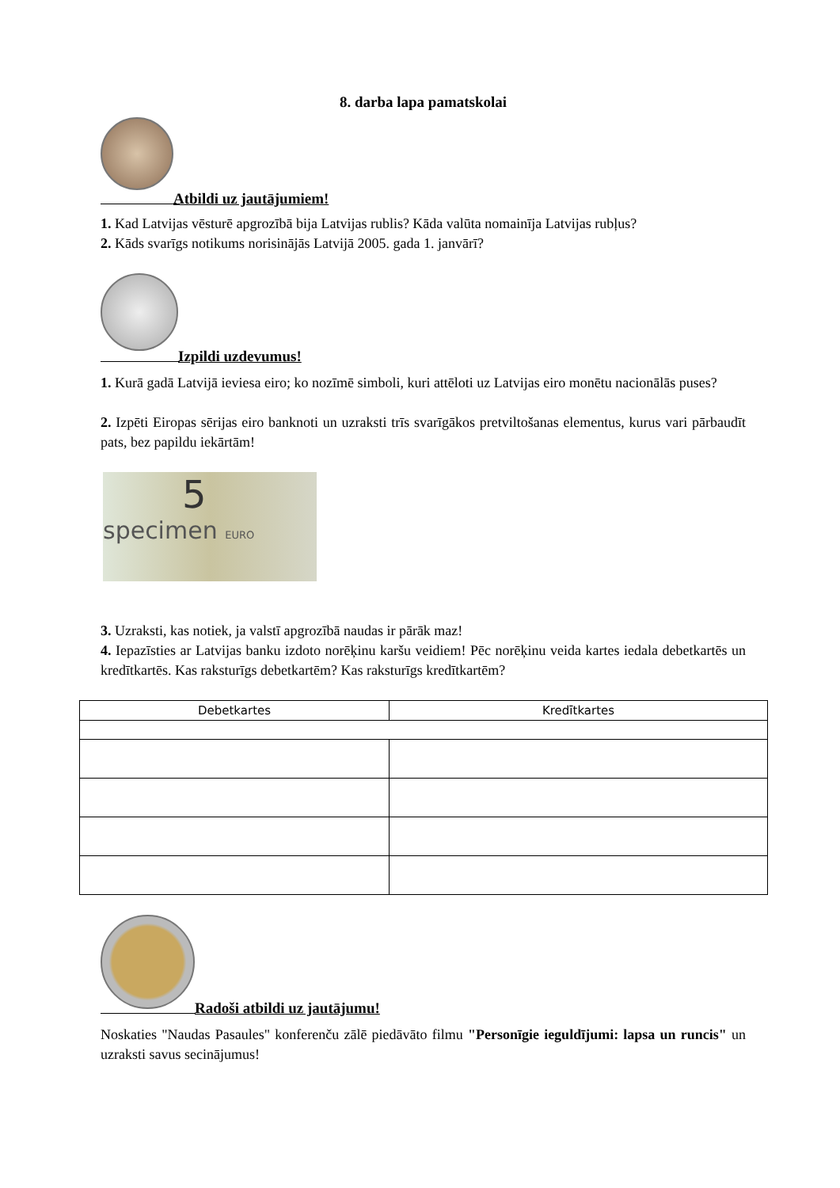8. darba lapa pamatskolai
Atbildi uz jautājumiem!
1. Kad Latvijas vēsturē apgrozībā bija Latvijas rublis? Kāda valūta nomainīja Latvijas rubļus?
2. Kāds svarīgs notikums norisinājās Latvijā 2005. gada 1. janvārī?
Izpildi uzdevumus!
1. Kurā gadā Latvijā ieviesa eiro; ko nozīmē simboli, kuri attēloti uz Latvijas eiro monētu nacionālās puses?
2. Izpēti Eiropas sērijas eiro banknoti un uzraksti trīs svarīgākos pretviltošanas elementus, kurus vari pārbaudīt pats, bez papildu iekārtām!
5 specimen EURO
3. Uzraksti, kas notiek, ja valstī apgrozībā naudas ir pārāk maz!
4. Iepazīsties ar Latvijas banku izdoto norēķinu karšu veidiem! Pēc norēķinu veida kartes iedala debetkartēs un kredītkartēs. Kas raksturīgs debetkartēm? Kas raksturīgs kredītkartēm?
| Debetkartes | Kredītkartes |
| --- | --- |
Radoši atbildi uz jautājumu!
Noskaties "Naudas Pasaules" konferenču zālē piedāvāto filmu "Personīgie ieguldījumi: lapsa un runcis" un uzraksti savus secinājumus!